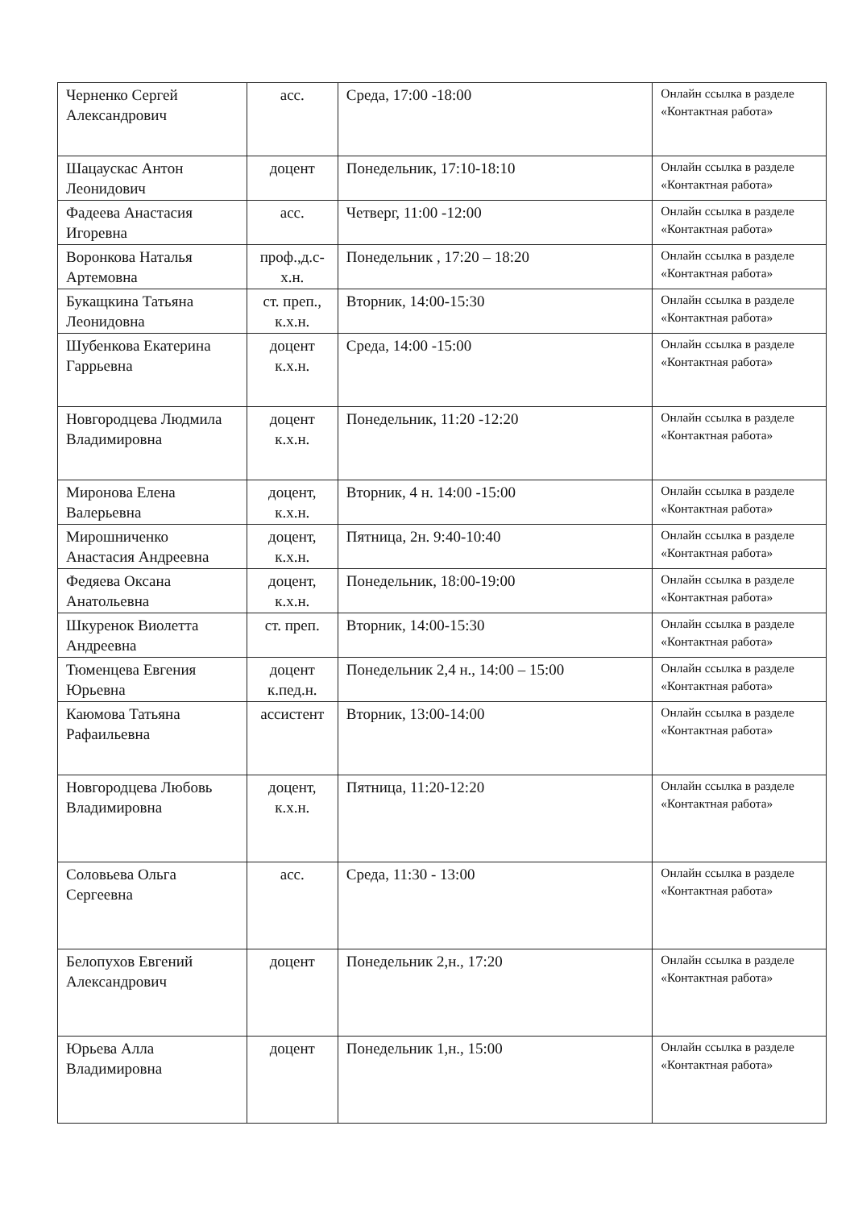| Черненко Сергей Александрович | асс. | Среда, 17:00 -18:00 | Онлайн ссылка в разделе «Контактная работа» |
| Шацаускас Антон Леонидович | доцент | Понедельник, 17:10-18:10 | Онлайн ссылка в разделе «Контактная работа» |
| Фадеева Анастасия Игоревна | асс. | Четверг, 11:00 -12:00 | Онлайн ссылка в разделе «Контактная работа» |
| Воронкова Наталья Артемовна | проф.,д.с-х.н. | Понедельник , 17:20 – 18:20 | Онлайн ссылка в разделе «Контактная работа» |
| Букащкина Татьяна Леонидовна | ст. преп., к.х.н. | Вторник, 14:00-15:30 | Онлайн ссылка в разделе «Контактная работа» |
| Шубенкова Екатерина Гаррьевна | доцент к.х.н. | Среда, 14:00 -15:00 | Онлайн ссылка в разделе «Контактная работа» |
| Новгородцева Людмила Владимировна | доцент к.х.н. | Понедельник, 11:20 -12:20 | Онлайн ссылка в разделе «Контактная работа» |
| Миронова Елена Валерьевна | доцент, к.х.н. | Вторник, 4 н. 14:00 -15:00 | Онлайн ссылка в разделе «Контактная работа» |
| Мирошниченко Анастасия Андреевна | доцент, к.х.н. | Пятница, 2н. 9:40-10:40 | Онлайн ссылка в разделе «Контактная работа» |
| Федяева Оксана Анатольевна | доцент, к.х.н. | Понедельник, 18:00-19:00 | Онлайн ссылка в разделе «Контактная работа» |
| Шкуренок Виолетта Андреевна | ст. преп. | Вторник, 14:00-15:30 | Онлайн ссылка в разделе «Контактная работа» |
| Тюменцева Евгения Юрьевна | доцент к.пед.н. | Понедельник 2,4 н., 14:00 – 15:00 | Онлайн ссылка в разделе «Контактная работа» |
| Каюмова Татьяна Рафаильевна | ассистент | Вторник, 13:00-14:00 | Онлайн ссылка в разделе «Контактная работа» |
| Новгородцева Любовь Владимировна | доцент, к.х.н. | Пятница, 11:20-12:20 | Онлайн ссылка в разделе «Контактная работа» |
| Соловьева Ольга Сергеевна | асс. | Среда, 11:30 - 13:00 | Онлайн ссылка в разделе «Контактная работа» |
| Белопухов Евгений Александрович | доцент | Понедельник 2,н., 17:20 | Онлайн ссылка в разделе «Контактная работа» |
| Юрьева Алла Владимировна | доцент | Понедельник 1,н., 15:00 | Онлайн ссылка в разделе «Контактная работа» |